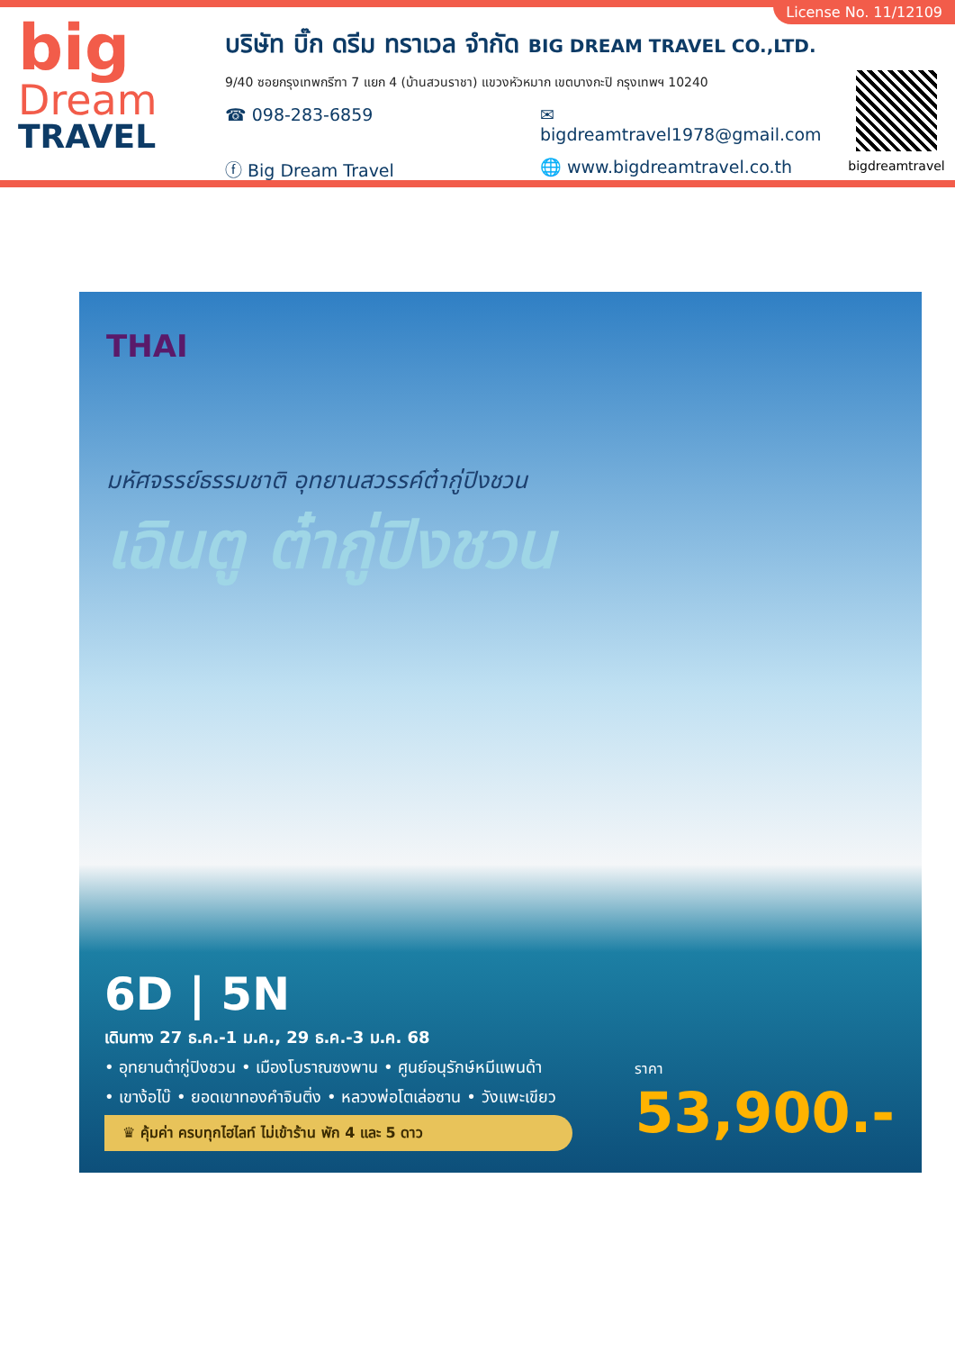License No. 11/12109
big
Dream
TRAVEL
บริษัท บิ๊ก ดรีม ทราเวล จำกัด BIG DREAM TRAVEL CO.,LTD.
9/40 ซอยกรุงเทพกรีฑา 7 แยก 4 (บ้านสวนราชา) แขวงหัวหมาก เขตบางกะปิ กรุงเทพฯ 10240
☎ 098-283-6859 ✉ bigdreamtravel1978@gmail.com
ⓕ Big Dream Travel 🌐 www.bigdreamtravel.co.th
bigdreamtravel
THAI
มหัศจรรย์ธรรมชาติ อุทยานสวรรค์ต๋ากู่ปิงชวน
เฉินตู ต๋ากู่ปิงชวน
6D | 5N
เดินทาง 27 ธ.ค.-1 ม.ค., 29 ธ.ค.-3 ม.ค. 68
• อุทยานต๋ากู่ปิงชวน • เมืองโบราณซงพาน • ศูนย์อนุรักษ์หมีแพนด้า
• เขาง้อไบ๊ • ยอดเขาทองคำจินติ่ง • หลวงพ่อโตเล่อซาน • วังแพะเขียว
♛ คุ้มค่า ครบทุกไฮไลท์ ไม่เข้าร้าน พัก 4 และ 5 ดาว
ราคา
53,900.-